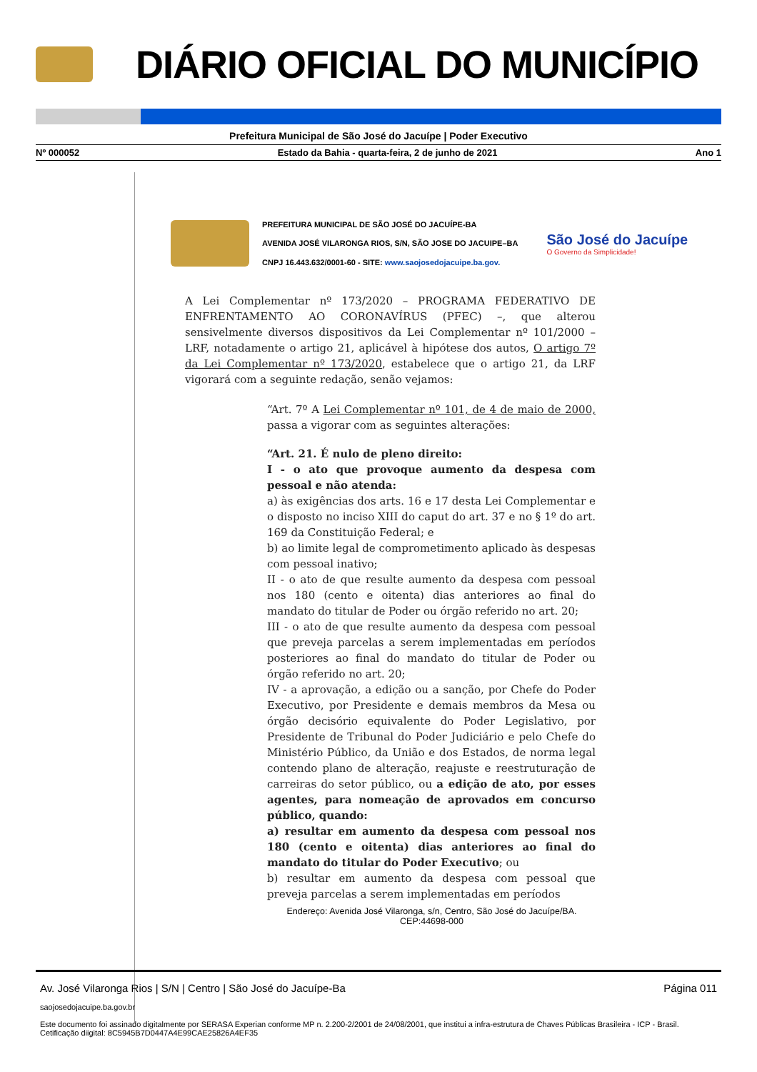DIÁRIO OFICIAL DO MUNICÍPIO
Prefeitura Municipal de São José do Jacuípe | Poder Executivo
Nº 000052 Estado da Bahia - quarta-feira, 2 de junho de 2021 Ano 1
PREFEITURA MUNICIPAL DE SÃO JOSÉ DO JACUÍPE-BA
AVENIDA JOSÉ VILARONGA RIOS, S/N, SÃO JOSE DO JACUIPE–BA
CNPJ 16.443.632/0001-60 - SITE: www.saojosedojacuipe.ba.gov.
São José do Jacuípe
O Governo da Simplicidade!
A Lei Complementar nº 173/2020 – PROGRAMA FEDERATIVO DE ENFRENTAMENTO AO CORONAVÍRUS (PFEC) –, que alterou sensivelmente diversos dispositivos da Lei Complementar nº 101/2000 – LRF, notadamente o artigo 21, aplicável à hipótese dos autos, O artigo 7º da Lei Complementar nº 173/2020, estabelece que o artigo 21, da LRF vigorará com a seguinte redação, senão vejamos:
“Art. 7º A Lei Complementar nº 101, de 4 de maio de 2000, passa a vigorar com as seguintes alterações:
“Art. 21. É nulo de pleno direito:
I - o ato que provoque aumento da despesa com pessoal e não atenda:
a) às exigências dos arts. 16 e 17 desta Lei Complementar e o disposto no inciso XIII do caput do art. 37 e no § 1º do art. 169 da Constituição Federal; e
b) ao limite legal de comprometimento aplicado às despesas com pessoal inativo;
II - o ato de que resulte aumento da despesa com pessoal nos 180 (cento e oitenta) dias anteriores ao final do mandato do titular de Poder ou órgão referido no art. 20;
III - o ato de que resulte aumento da despesa com pessoal que preveja parcelas a serem implementadas em períodos posteriores ao final do mandato do titular de Poder ou órgão referido no art. 20;
IV - a aprovação, a edição ou a sanção, por Chefe do Poder Executivo, por Presidente e demais membros da Mesa ou órgão decisório equivalente do Poder Legislativo, por Presidente de Tribunal do Poder Judiciário e pelo Chefe do Ministério Público, da União e dos Estados, de norma legal contendo plano de alteração, reajuste e reestruturação de carreiras do setor público, ou a edição de ato, por esses agentes, para nomeação de aprovados em concurso público, quando:
a) resultar em aumento da despesa com pessoal nos 180 (cento e oitenta) dias anteriores ao final do mandato do titular do Poder Executivo; ou
b) resultar em aumento da despesa com pessoal que preveja parcelas a serem implementadas em períodos
Endereço: Avenida José Vilaronga, s/n, Centro, São José do Jacuípe/BA.
CEP:44698-000
Av. José Vilaronga Rios | S/N | Centro | São José do Jacuípe-Ba Página 011
saojosedojacuipe.ba.gov.br
Este documento foi assinado digitalmente por SERASA Experian conforme MP n. 2.200-2/2001 de 24/08/2001, que institui a infra-estrutura de Chaves Públicas Brasileira - ICP - Brasil. Cetificação diigital: 8C5945B7D0447A4E99CAE25826A4EF35